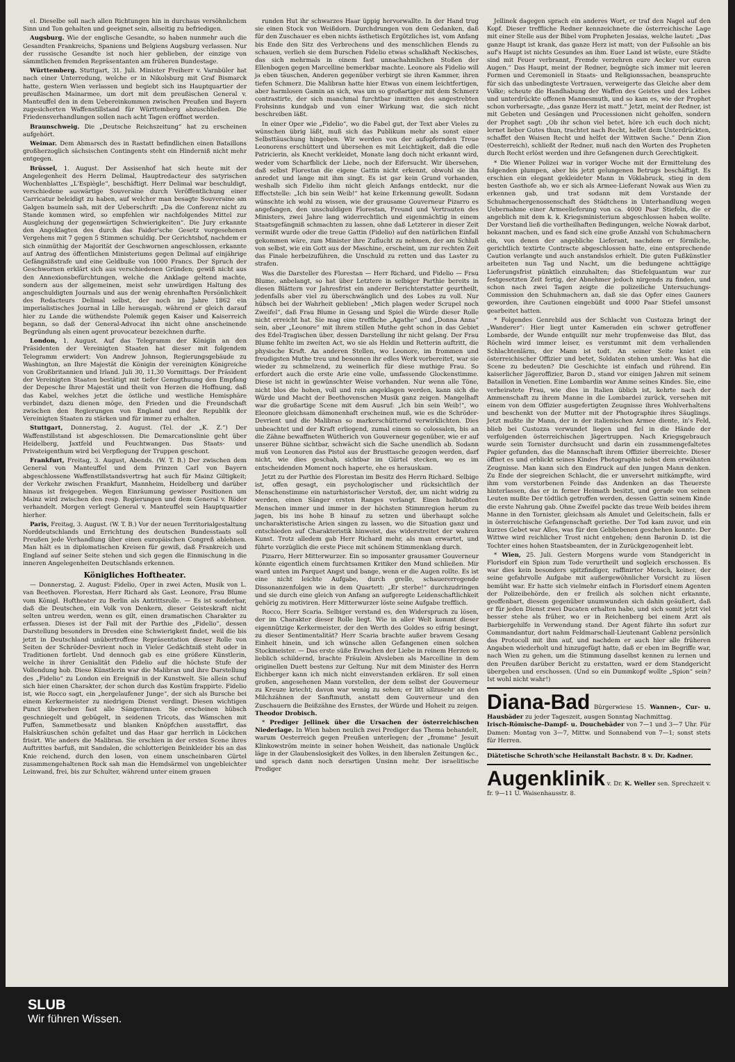el. Dieselbe soll nach allen Richtungen hin in durchaus versöhnlichem Sinn und Ton gehalten und geeignet sein, allseitig zu befriedigen.
Augsburg. Wie der englische Gesandte, so haben nunmehr auch die Gesandten Frankreichs, Spaniens und Belgiens Augsburg verlassen. Nur der russische Gesandte ist noch hier geblieben, der einzige von sämmtlichen fremden Repräsentanten am früheren Bundestage.
Württemberg. Stuttgart, 31. Juli. Minister Freiherr v. Varnbüler hat nach einer Unterredung, welche er in Nikolsburg mit Graf Bismarck hatte, gestern Wien verlassen und begiebt sich ins Hauptquartier der preußischen Mainarmee, um dort mit dem preußischen General v. Manteuffel den in dem Uebereinkommen zwischen Preußen und Bayern zugesicherten Waffenstillstand für Württemberg abzuschließen. Die Friedensverhandlungen sollen nach acht Tagen eröffnet werden.
Braunschweig. Die „Deutsche Reichszeitung“ hat zu erscheinen aufgehört.
Weimar. Dem Abmarsch des in Rastatt befindlichen einen Bataillons großherzoglich sächsischen Contingents steht ein Hinderniß nicht mehr entgegen.
Brüssel, 1. August. Der Assisenhof hat sich heute mit der Angelegenheit des Herrn Delimal, Hauptredacteur des satyrischen Wochenblattes „L'Espiègle“, beschäftigt. Herr Delimal war beschuldigt, verschiedene auswärtige Souveraine durch Veröffentlichung einer Carricatur beleidigt zu haben, auf welcher man besagte Souveraine am Galgen baumeln sah, mit der Ueberschrift: „Da die Conferenz nicht zu Stande kommen wird, so empfehlen wir nachfolgendes Mittel zur Ausgleichung der gegenwärtigen Schwierigkeiten“. Die Jury erkannte den Angeklagten des durch das Faider'sche Gesetz vorgesehenen Vergehens mit 7 gegen 5 Stimmen schuldig. Der Gerichtshof, nachdem er sich einmüthig der Majorität der Geschwornen angeschlossen, erkannte auf Antrag des öffentlichen Ministeriums gegen Delimal auf einjährige Gefängnißstrafe und eine Geldbuße von 1000 Francs. Der Spruch der Geschwornen erklärt sich aus verschiedenen Gründen; gewiß nicht aus den Annexionsbefürchtungen, welche die Anklage geltend machte, sondern aus der allgemeinen, meist sehr unwürdigen Haltung des angeschuldigten Journals und aus der wenig ehrenhaften Persönlichkeit des Redacteurs Delimal selbst, der noch im Jahre 1862 ein imperialistisches Journal in Lille herausgab, während er gleich darauf hier zu Lande die wüthendste Polemik gegen Kaiser und Kaiserreich begann, so daß der General-Advocat ihn nicht ohne anscheinende Begründung als einen agent provocateur bezeichnen durfte.
London, 1. August. Auf das Telegramm der Königin an den Präsidenten der Vereinigten Staaten hat dieser mit folgendem Telegramm erwidert: Von Andrew Johnson, Regierungsgebäude zu Washington, an Ihre Majestät die Königin der vereinigten Königreiche von Großbritannien und Irland. Juli 30, 11,30 Vormittags. Der Präsident der Vereinigten Staaten bestätigt mit tiefer Genugthuung den Empfang der Depesche Ihrer Majestät und theilt von Herzen die Hoffnung, daß das Kabel, welches jetzt die östliche und westliche Hemisphäre verbindet, dazu dienen möge, den Frieden und die Freundschaft zwischen den Regierungen von England und der Republik der Vereinigten Staaten zu stärken und für immer zu erhalten.
Stuttgart, Donnerstag, 2. August. (Tel. der „K. Z.“) Der Waffenstillstand ist abgeschlossen. Die Demarcationslinie geht über Heidelberg, Jaxtfeld und Feuchtwangen. Das Staats- und Privateigenthum wird bei Verpflegung der Truppen geschont.
Frankfurt, Freitag, 3. August, Abends. (W. T. B.) Der zwischen dem General von Manteuffel und dem Prinzen Carl von Bayern abgeschlossene Waffenstillstandsvertrag hat auch für Mainz Giltigkeit; der Verkehr zwischen Frankfurt, Mannheim, Heidelberg und darüber hinaus ist freigegeben. Wegen Einräumung gewisser Positionen um Mainz wird zwischen den resp. Regierungen und dem General v. Röder verhandelt. Morgen verlegt General v. Manteuffel sein Hauptquartier hierher.
Paris, Freitag, 3. August. (W. T. B.) Vor der neuen Territorialgestaltung Norddeutschlands und Errichtung des deutschen Bundesstaats soll Preußen jede Verhandlung über einen europäischen Congreß ablehnen. Man hält es in diplomatischen Kreisen für gewiß, daß Frankreich und England auf seiner Seite stehen und sich gegen die Einmischung in die inneren Angelegenheiten Deutschlands erkennen.
Königliches Hoftheater.
— Donnerstag, 2. August: Fidelio, Oper in zwei Acten, Musik von L. van Beethoven. Florestan, Herr Richard als Gast. Leonore, Frau Blume vom Königl. Hoftheater zu Berlin als Antrittsrolle. — Es ist sonderbar, daß die Deutschen, ein Volk von Denkern, dieser Geisteskraft nicht selten untreu werden, wenn es gilt, einen dramatischen Charakter zu erfassen. Dieses ist der Fall mit der Parthie des „Fidelio“, dessen Darstellung besonders in Dresden eine Schwierigkeit findet, weil die bis jetzt in Deutschland unübertroffene Repräsentation dieser Rolle von Seiten der Schröder-Devrient noch in Vieler Gedächtniß steht oder in Traditionen fortlebt. Und dennoch gab es eine größere Künstlerin, welche in ihrer Genialität den Fidelio auf die höchste Stufe der Vollendung hob. Diese Künstlerin war die Malibran und ihre Darstellung des „Fidelio“ zu London ein Ereigniß in der Kunstwelt. Sie allein schuf sich hier einen Charakter, der schon durch das Kostüm frappirte. Fidelio ist, wie Rocco sagt, ein „hergelaufener Junge“, der sich als Bursche bei einem Kerkermeister zu niedrigem Dienst verdingt. Diesen wichtigen Punct übersehen fast alle Sängerinnen. Sie erscheinen hübsch geschniegelt und gebügelt, in seidenen Tricots, das Wämschen mit Puffen, Sammetbesatz und blanken Knöpfchen ausstaffirt, das Halskräuschen schön gefaltet und das Haar gar herrlich in Löckchen frisirt. Wie anders die Malibran. Sie erschien in der ersten Scene ihres Auftrittes barfuß, mit Sandalen, die schlotterigen Beinkleider bis an das Knie reichend, durch den losen, von einem unscheinbaren Gürtel zusammengehaltenen Rock sah man die Hemdsärmel von ungebleichter Leinwand, frei, bis zur Schulter, während unter einem grauen
runden Hut ihr schwarzes Haar üppig hervorwallte. In der Hand trug sie einen Stock von Weißdorn. Durchdrungen von dem Gedanken, daß für den Zuschauer es eben nichts ästhetisch Ergötzliches ist, vom Anfang bis Ende den Sitz des Verbrechens und des menschlichen Elends zu schauen, verlieh sie dem Burschen Fidelio etwas schalkhaft Neckisches, das sich mehrmals in einem fast unnachahmlichen Stoßen der Ellenbogen gegen Marcelline bemerkbar machte. Leonore als Fidelio will ja eben täuschen, Anderen gegenüber verbirgt sie ihren Kammer, ihren tiefen Schmerz. Die Malibran hatte hier Etwas von einem leichtfertigen, aber harmlosen Gamin an sich, was um so großartiger mit dem Schmerz contrastirte, der sich manchmal furchtbar inmitten des angestrebten Frohsinns kundgab und von einer Wirkung war, die sich nicht beschreiben läßt.
In einer Oper wie „Fidelio“, wo die Fabel gut, der Text aber Vieles zu wünschen übrig läßt, muß sich das Publikum mehr als sonst einer Selbsttäuschung hingeben. Wir werden von der aufopfernden Treue Leonorens erschüttert und übersehen es mit Leichtigkeit, daß die edle Patricierin, als Knecht verkleidet, Monate lang doch nicht erkannt wird, weder vom Scharfblick der Liebe, noch der Eifersucht. Wir übersehen, daß selbst Florestan die eigene Gattin nicht erkennt, obwohl sie ihn anredet und lange mit ihm singt. Es ist gar kein Grund vorhanden, weshalb sich Fidelio ihm nicht gleich Anfangs entdeckt, nur die Effectstelle: „Ich bin sein Weib!“ hat keine Erkennung gewollt. Sodann wünschte ich wohl zu wissen, wie der grausame Gouverneur Pizarro es angefangen, den unschuldigen Florestan, Freund und Vertrauten des Ministers, zwei Jahre lang widerrechtlich und eigenmächtig in einem Staatsgefängniß schmachten zu lassen, ohne daß Letzterer in dieser Zeit vermißt wurde oder die treue Gattin (Fidelio) auf den natürlichen Einfall gekommen wäre, zum Minister ihre Zuflucht zu nehmen, der am Schluß von selbst, wie ein Gott aus der Maschine, erscheint, um zur rechten Zeit das Finale herbeizuführen, die Unschuld zu retten und das Laster zu strafen.
Was die Darsteller des Florestan — Herr Richard, und Fidelio — Frau Blume, anbelangt, so hat über Letztere in selbiger Parthie bereits in diesen Blättern vor Jahresfrist ein anderer Berichterstatter geurtheilt, jedenfalls aber viel zu überschwänglich und des Lobes zu voll. Nur hübsch bei der Wahrheit geblieben! „Mich plagen weder Scrupel noch Zweifel“, daß Frau Blume in Gesang und Spiel die Würde dieser Rolle nicht erreicht hat. Sie mag eine treffliche „Agathe“ und „Donna Anna“ sein, aber „Leonore“ mit ihrem stillen Muthe geht schon in das Gebiet des Edel-Tragischen über, dessen Darstellung ihr nicht gelang. Der Frau Blume fehlte im zweiten Act, wo sie als Heldin und Retterin auftritt, die physische Kraft. An anderen Stellen, wo Leonore, im frommen und freudigsten Muthe treu und besonnen ihr edles Werk vorbereitet, war sie wieder zu schmelzend, zu weinerlich für diese muthige Frau. So erfordert auch die erste Arie eine volle, umfassende Glockenstimme. Diese ist nicht in gewünschter Weise vorhanden. Nur wenn alle Töne, nicht blos die hohen, voll und rein angeklagen werden, kann sich die Würde und Macht der Beethovenschen Musik ganz zeigen. Mangelhaft war die großartige Scene mit dem Ausruf: „Ich bin sein Weib!“, wo Eleonore gleichsam dämonenhaft erscheinen muß, wie es die Schröder-Devrient und die Malibran so markerschütternd verwirklichten. Dies unbeachtet und der Kraft erliegend, zumal einem so colossalen, bis an die Zähne bewaffneten Wütherich von Gouverneur gegenüber, wie er auf unserer Bühne sichtbar, schwächt sich die Sache unendlich ab. Sodann muß von Leonoren das Pistol aus der Brusttasche gezogen werden, darf nicht, wie dies geschah, sichtbar im Gürtel stecken, wo es im entscheidenden Moment noch haperte, ehe es herauskam.
Jetzt zu der Parthie des Florestan im Besitz des Herrn Richard. Selbige ist, offen gesagt, ein psychologischer und rücksichtlich der Menschenstimme ein naturhistorischer Verstoß, der, um nicht widrig zu werden, einen Sänger ersten Ranges verlangt. Einen halbtodten Menschen immer und immer in der höchsten Stimmregion herum zu jagen, bis ins hohe B hinauf zu setzen und überhaupt solche uncharakteristische Arien singen zu lassen, wo die Situation ganz und entschieden auf Charakteristik hinweist, das widerstreitet der wahren Kunst. Trotz alledem gab Herr Richard mehr, als man erwartet, und führte vorzüglich die erste Piece mit schönem Stimmenklang durch.
Pizarro, Herr Mitterwurzer. Ein so imposanter grausamer Gouverneur könnte eigentlich einem furchtsamen Kritiker den Mund schließen. Mir ward unten im Parquet Angst und bange, wenn er die Augen rollte. Es ist eine nicht leichte Aufgabe, durch grelle, schauererregende Dissonanzenfolgen wie in dem Quartett: „Er sterbe!“ durchzudringen und sie durch eine gleich von Anfang an aufgeregte Leidenschaftlichkeit gehörig zu motiviren. Herr Mitterwurzer löste seine Aufgabe trefflich.
Rocco, Herr Scaria. Selbiger verstand es, den Widerspruch zu lösen, der im Charakter dieser Rolle liegt. Wie in aller Welt kommt dieser eigennützige Kerkermeister, der den Werth des Goldes so eifrig besingt, zu dieser Sentimentalität? Herr Scaria brachte außer bravem Gesang Einheit hinein, und ich wünsche allen Gefangenen einen solchen Stockmeister. — Das erste süße Erwachen der Liebe in reinem Herzen so lieblich schildernd, brachte Fräulein Alvsleben als Marcelline in dem originellen Duett bestens zur Geltung. Nur mit dem Minister des Herrn Eichberger kann ich mich nicht einverstanden erklären. Er soll einen großen, angesehenen Mann vorstellen, der dem selbst der Gouverneur zu Kreuze kriecht; davon war wenig zu sehen; er litt allzusehr an den Milchzähnen der Sanftmuth, anstatt dem Gouverneur und den Zuschauern die Beißzähne des Ernstes, der Würde und Hoheit zu zeigen. Theodor Drobisch.
* Prediger Jellinek über die Ursachen der österreichischen Niederlage. In Wien haben neulich zwei Prediger das Thema behandelt, warum Oesterreich gegen Preußen unterlegen; der „fromme“ Jesuit Klinkowström meinte in seiner hohen Weisheit, das nationale Unglück läge in der Glaubenslosigkeit des Volkes, in den liberalen Zeitungen &c., und sprach dann noch derartigen Unsinn mehr. Der israelitische Prediger
Jellinek dagegen sprach ein anderes Wort, er traf den Nagel auf den Kopf. Dieser treffliche Redner kennzeichnete die österreichische Lage mit einer Stelle aus der Bibel vom Propheten Jesaias, welche lautet: „Das ganze Haupt ist krank, das ganze Herz ist matt; von der Fußsohle an bis auf's Haupt ist nichts Gesundes an ihm. Euer Land ist wüste, eure Städte sind mit Feuer verbrannt, Fremde verzehren eure Aecker vor euren Augen.“ Das Haupt, meint der Redner, begnügte sich immer mit leeren Formen und Ceremoniell in Staats- und Religionssachen, beanspruchte für sich das unbedingteste Vertrauen, verweigerte das Gleiche aber dem Volke; scheute die Handhabung der Waffen des Geistes und des Leibes und unterdrückte offenen Mannesmuth, und so kam es, wie der Prophet schon vorhersagte, „das ganze Herz ist matt.“ Jetzt, meint der Redner, ist mit Gebeten und Gesängen und Processionen nicht geholfen, sondern der Prophet sagt: „Ob ihr schon viel betet, höre ich euch doch nicht; lernet lieber Gutes thun, trachtet nach Recht, helfet dem Unterdrückten, schaffet den Waisen Recht und helfet der Wittwen Sache.“ Denn Zion (Oesterreich), schließt der Redner, muß nach den Worten des Propheten durch Recht erlöst werden und ihre Gefangenen durch Gerechtigkeit.
* Die Wiener Polizei war in voriger Woche mit der Ermittelung des folgenden plumpen, aber bis jetzt gelungenen Betrugs beschäftigt. Es erschien ein elegant gekleideter Mann in Vöklabruck, stieg in dem besten Gasthofe ab, wo er sich als Armee-Lieferant Nowak aus Wien zu erkennen gab, und trat sodann mit dem Vorstande der Schuhmachergenossenschaft des Städtchens in Unterhandlung wegen Uebernahme einer Armeelieferung von ca. 4000 Paar Stiefeln, die er angeblich mit dem k. k. Kriegsministerium abgeschlossen haben wollte. Der Vorstand ließ die vortheilhaften Bedingungen, welche Nowak darbot, bekannt machen, und es fand sich eine große Anzahl von Schuhmachern ein, von denen der angebliche Lieferant, nachdem er förmliche, gerichtlich textirte Contracte abgeschlossen hatte, eine entsprechende Caution verlangte und auch anstandslos erhielt. Die guten Fußkünstler arbeiteten nun Tag und Nacht, um die bedungene achttägige Lieferungsfrist pünktlich einzuhalten; das Stiefelquantum war zur festgesetzten Zeit fertig, der Abnehmer jedoch nirgends zu finden, und schon nach zwei Tagen zeigte die polizeiliche Untersuchungs-Commission den Schuhmachern an, daß sie das Opfer eines Gauners geworden, ihre Cautionen eingebüßt und 4000 Paar Stiefel umsonst gearbeitet hatten.
* Folgendes Genrebild aus der Schlacht von Custozza bringt der „Wanderer“: Hier liegt unter Kameraden ein schwer getroffener Lombarde, der Wunde entquillt nur mehr tropfenweise das Blut, das Röcheln wird immer leiser, es verstummt mit dem verhallenden Schlachtenlärm, der Mann ist todt. An seiner Seite kniet ein österreichischer Offizier und betet, Soldaten stehen umher. Was hat die Scene zu bedeuten? Die Geschichte ist einfach und rührend. Ein kaiserlicher Jägeroffizier, Baron D., stand vor einigen Jahren mit seinem Bataillon in Venetien. Eine Lombardin war Amme seines Kindes. Sie, eine verheiratete Frau, wie dies in Italien üblich ist, kehrte nach der Ammenschaft zu ihrem Manne in die Lombardei zurück, versehen mit einem von dem Offizier ausgefertigten Zeugnisse ihres Wohlverhaltens und beschenkt von der Mutter mit der Photographie ihres Säuglings. Jetzt mußte ihr Mann, der in der italienischen Armee diente, in's Feld, blieb bei Custozza verwundet liegen und fiel in die Hände der verfolgenden österreichischen Jägertruppen. Nach Kriegsgebrauch wurde sein Tornister durchsucht und darin ein zusammengefaltetes Papier gefunden, das die Mannschaft ihrem Offizier überreichte. Dieser öffnet es und erblickt seines Kindes Photographie nebst dem erwähnten Zeugnisse. Man kann sich den Eindruck auf den jungen Mann denken. Zu Ende der siegreichen Schlacht, die er unversehrt mitkämpfte, wird ihm vom verstorbenen Feinde das Andenken an das Theuerste hinterlassen, das er in ferner Heimath besitzt, und gerade von seinen Leuten mußte Der tödtlich getroffen werden, dessen Gattin seinem Kinde die erste Nahrung gab. Ohne Zweifel packte das treue Weib beides ihrem Manne in den Tornister, gleichsam als Amulet und Geleitschein, falls er in österreichische Gefangenschaft geriethe. Der Tod kam zuvor, und ein kurzes Gebet war Alles, was für den Gebliebenen geschehen konnte. Der Wittwe wird reichlicher Trost nicht entgehen; denn Baronin D. ist die Tochter eines hohen Staatsbeamten, der in Zurückgezogenheit lebt.
* Wien, 25. Juli. Gestern Morgens wurde vom Standgericht in Florisdorf ein Spion zum Tode verurtheilt und sogleich erschossen. Es war dies kein besonders spitzfindiger, raffinirter Mensch, keiner, der seine gefahrvolle Aufgabe mit außergewöhnlicher Vorsicht zu lösen bemüht war. Er hatte sich vielmehr einfach in Florisdorf einem Agenten der Polizeibehörde, den er freilich als solchen nicht erkannte, geoffenbart, diesem gegenüber unumwunden sich dahin geäußert, daß er für jeden Dienst zwei Ducaten erhalten habe, und sich somit jetzt viel besser stehe als früher, wo er in Reichenberg bei einem Arzt als Barbiergehilfe in Verwendung stand. Der Agent führte ihn sofort zur Commandantur, dort nahm Feldmarschall-Lieutenant Gablenz persönlich das Protocoll mit ihm auf, und nachdem er auch hier alle früheren Angaben wiederholt und hinzugefügt hatte, daß er eben im Begriffe war, nach Wien zu gehen, um die Stimmung daselbst kennen zu lernen und den Preußen darüber Bericht zu erstatten, ward er dem Standgericht übergeben und erschossen. (Und so ein Dummkopf wollte „Spion“ sein? Ist wohl nicht wahr!)
Diana-Bad Bürgerwiese 15. Wannen-, Cur- u. Hausbäder zu jeder Tageszeit, ausgen Sonntag Nachmittag.
Irisch-Römische-Dampf- u. Douchebäder von 7—1 und 3—7 Uhr. Für Damen: Montag von 3—7, Mittw. und Sonnabend von 7—1; sonst stets für Herren.
Diätetische Schroth'sche Heilanstalt Bachstr. 8 v. Dr. Kadner.
Augenklinik v. Dr. K. Weller sen. Sprechzeit v. fr. 9—11 U. Waisenhausstr. 8.
SLUB
Wir führen Wissen.